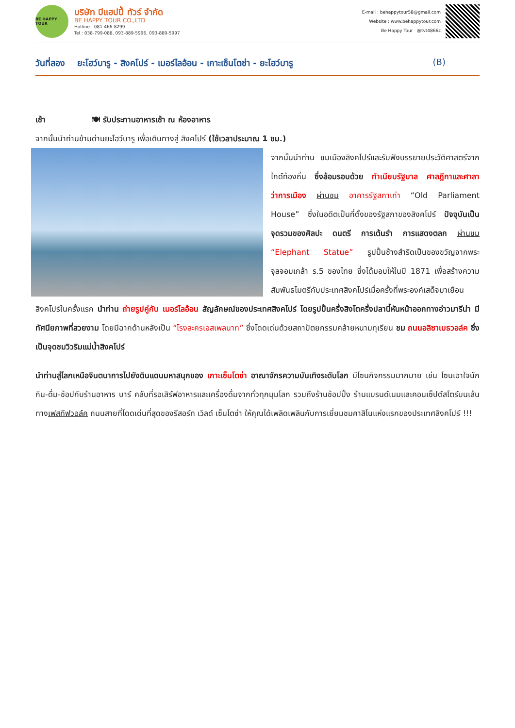BE HAPPY TOUR
บริษัท บีแฮปปี้ ทัวร์ จำกัด
BE HAPPY TOUR CO.,LTD
Hotline : 081-466-8299
Tel : 038-799-088, 093-889-5996, 093-889-5997
E-mail : behappytour58@gmail.com
Website : www.behappytour.com
Be Happy Tour @tvt4866z
วันที่สอง ยะโฮว์บารู - สิงคโปร์ - เมอร์ไลอ้อน - เกาะเซ็นโตซ่า - ยะโฮว์บารู (B)
เช้า 🍽 รับประทานอาหารเช้า ณ ห้องอาหาร
จากนั้นนำท่านข้ามด่านยะโฮว์บารู เพื่อเดินทางสู่ สิงคโปร์ (ใช้เวลาประมาณ 1 ชม.)
จากนั้นนำท่าน ชมเมืองสิงคโปร์และรับฟังบรรยายประวัติศาสตร์จากไกด์ท้องถิ่น ซึ่งล้อมรอบด้วย ทำเนียบรัฐบาล ศาลฎีกาและศาลาว่าการเมือง ผ่านชม อาคารรัฐสภาเก่า “Old Parliament House” ซึ่งในอดีตเป็นที่ตั้งของรัฐสภาของสิงคโปร์ ปัจจุบันเป็นจุดรวมของศิลปะ ดนตรี การเต้นรำ การแสดงตลก ผ่านชม “Elephant Statue” รูปปั้นช้างสำริดเป็นของขวัญจากพระจุลจอมเกล้า ร.5 ของไทย ซึ่งได้มอบให้ในปี 1871 เพื่อสร้างความสัมพันธไมตรีกับประเทศสิงคโปร์เมื่อครั้งที่พระองค์เสด็จมาเยือนสิงคโปร์ในครั้งแรก นำท่าน ถ่ายรูปคู่กับ เมอร์ไลอ้อน สัญลักษณ์ของประเทศสิงคโปร์ โดยรูปปั้นครึ่งสิงโตครึ่งปลานี้หันหน้าออกทางอ่าวมารีน่า มีทัศนียภาพที่สวยงาม โดยมีฉากด้านหลังเป็น “โรงละครเอสเพลนาท” ซึ่งโดดเด่นด้วยสถาปัตยกรรมคล้ายหนามทุเรียน ชม ถนนอลิซาเบธวอล์ค ซึ่งเป็นจุดชมวิวริมแม่น้ำสิงคโปร์
นำท่านสู่โลกเหนือจินตนาการไปยังดินแดนมหาสนุกของ เกาะเซ็นโตซ่า อาณาจักรความบันเทิงระดับโลก มีโซนกิจกรรมมากมาย เช่น โซนเอาใจนักกิน-ดื่ม-ช้อปกับร้านอาหาร บาร์ คลับที่รอเสิร์ฟอาหารและเครื่องดื่มจากทั่วทุกมุมโลก รวมถึงร้านช้อปปิ้ง ร้านแบรนด์เนมและคอนเซ็ปต์สโตร์บนเส้นทางเฟสทีฟวอล์ค ถนนสายที่โดดเด่นที่สุดของรีสอร์ท เวิลด์ เซ็นโตซ่า ให้คุณได้เพลิดเพลินกับการเยี่ยมชมคาสิโนแห่งแรกของประเทศสิงคโปร์ !!!